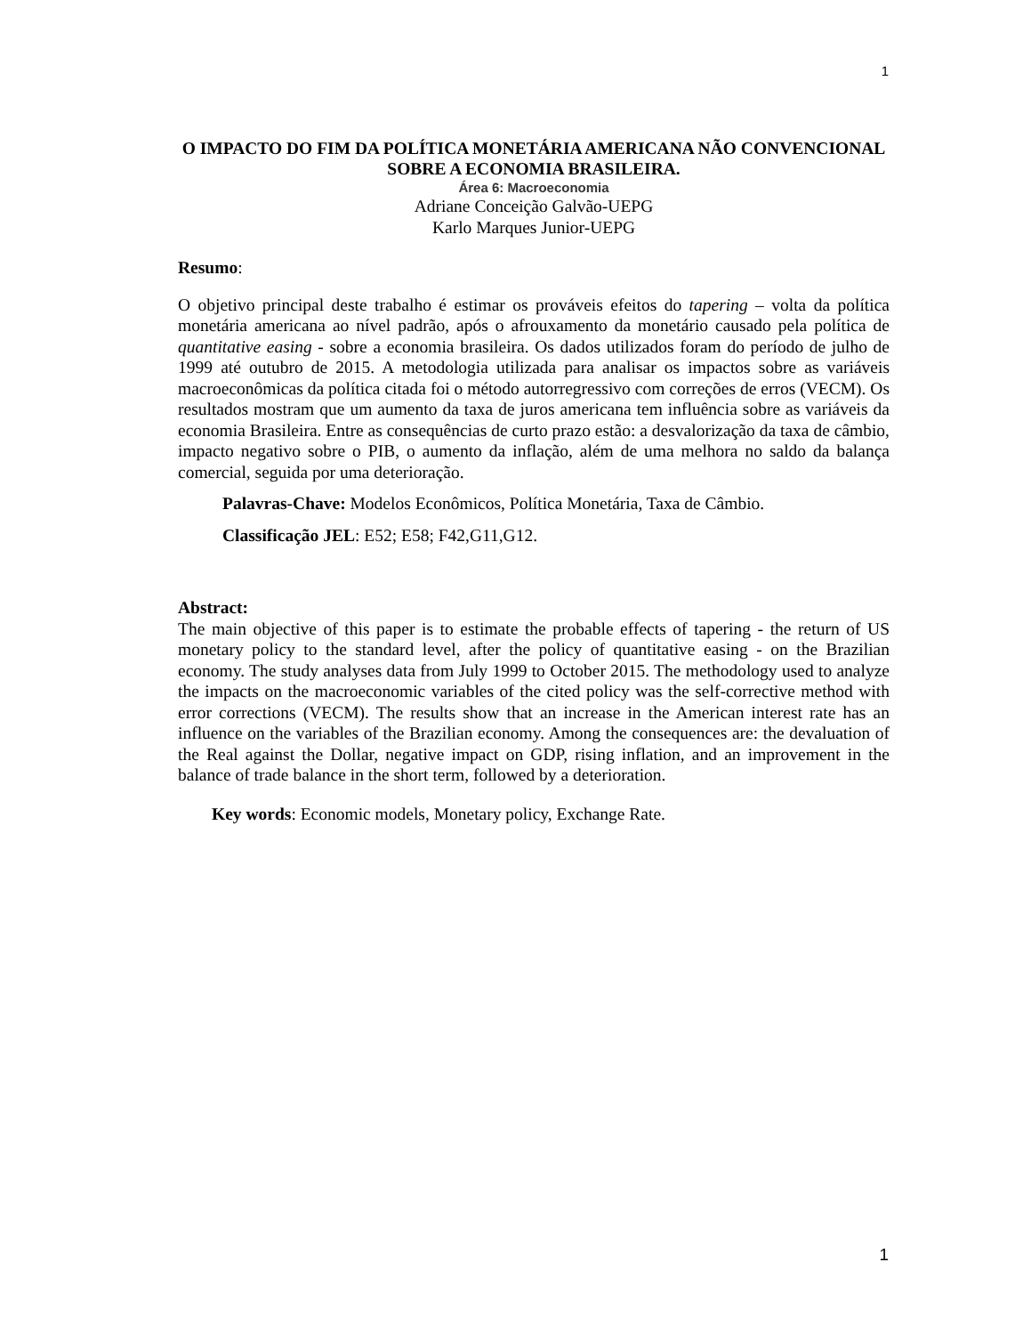1
O IMPACTO DO FIM DA POLÍTICA MONETÁRIA AMERICANA NÃO CONVENCIONAL SOBRE A ECONOMIA BRASILEIRA.
Área 6: Macroeconomia
Adriane Conceição Galvão-UEPG
Karlo Marques Junior-UEPG
Resumo:
O objetivo principal deste trabalho é estimar os prováveis efeitos do tapering – volta da política monetária americana ao nível padrão, após o afrouxamento da monetário causado pela política de quantitative easing - sobre a economia brasileira. Os dados utilizados foram do período de julho de 1999 até outubro de 2015. A metodologia utilizada para analisar os impactos sobre as variáveis macroeconômicas da política citada foi o método autorregressivo com correções de erros (VECM). Os resultados mostram que um aumento da taxa de juros americana tem influência sobre as variáveis da economia Brasileira. Entre as consequências de curto prazo estão: a desvalorização da taxa de câmbio, impacto negativo sobre o PIB, o aumento da inflação, além de uma melhora no saldo da balança comercial, seguida por uma deterioração.
Palavras-Chave: Modelos Econômicos, Política Monetária, Taxa de Câmbio.
Classificação JEL: E52; E58; F42,G11,G12.
Abstract:
The main objective of this paper is to estimate the probable effects of tapering - the return of US monetary policy to the standard level, after the policy of quantitative easing - on the Brazilian economy. The study analyses data from July 1999 to October 2015. The methodology used to analyze the impacts on the macroeconomic variables of the cited policy was the self-corrective method with error corrections (VECM). The results show that an increase in the American interest rate has an influence on the variables of the Brazilian economy. Among the consequences are: the devaluation of the Real against the Dollar, negative impact on GDP, rising inflation, and an improvement in the balance of trade balance in the short term, followed by a deterioration.
Key words: Economic models, Monetary policy, Exchange Rate.
1